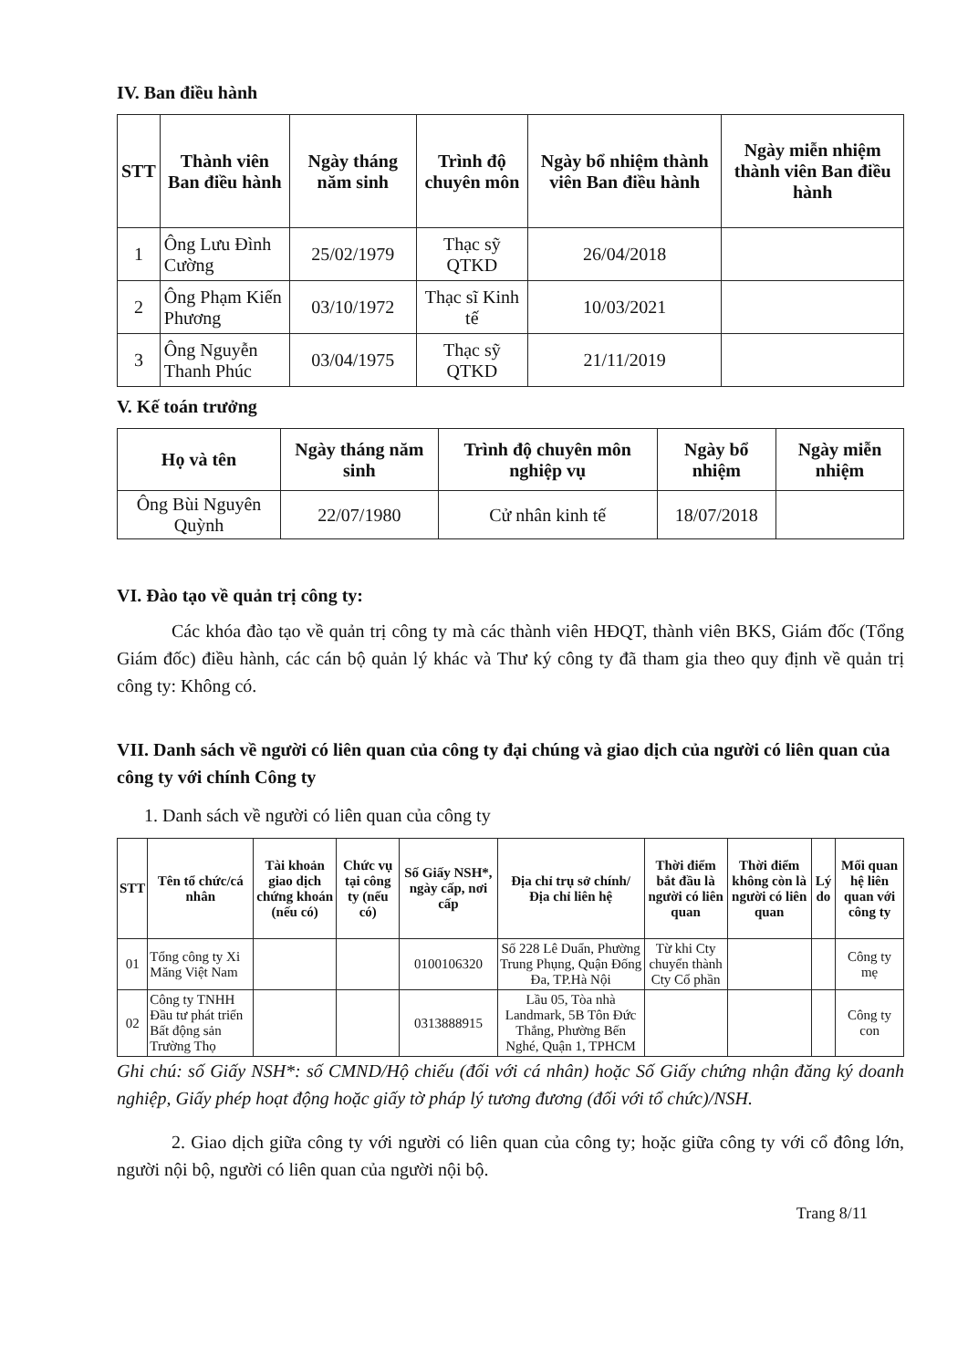IV. Ban điều hành
| STT | Thành viên Ban điều hành | Ngày tháng năm sinh | Trình độ chuyên môn | Ngày bổ nhiệm thành viên Ban điều hành | Ngày miễn nhiệm thành viên Ban điều hành |
| --- | --- | --- | --- | --- | --- |
| 1 | Ông Lưu Đình Cường | 25/02/1979 | Thạc sỹ QTKD | 26/04/2018 | |
| 2 | Ông Phạm Kiến Phương | 03/10/1972 | Thạc sĩ Kinh tế | 10/03/2021 | |
| 3 | Ông Nguyễn Thanh Phúc | 03/04/1975 | Thạc sỹ QTKD | 21/11/2019 | |
V. Kế toán trưởng
| Họ và tên | Ngày tháng năm sinh | Trình độ chuyên môn nghiệp vụ | Ngày bổ nhiệm | Ngày miễn nhiệm |
| --- | --- | --- | --- | --- |
| Ông Bùi Nguyên Quỳnh | 22/07/1980 | Cử nhân kinh tế | 18/07/2018 | |
VI. Đào tạo về quản trị công ty:
Các khóa đào tạo về quản trị công ty mà các thành viên HĐQT, thành viên BKS, Giám đốc (Tổng Giám đốc) điều hành, các cán bộ quản lý khác và Thư ký công ty đã tham gia theo quy định về quản trị công ty: Không có.
VII. Danh sách về người có liên quan của công ty đại chúng và giao dịch của người có liên quan của công ty với chính Công ty
1. Danh sách về người có liên quan của công ty
| STT | Tên tổ chức/cá nhân | Tài khoản giao dịch chứng khoán (nếu có) | Chức vụ tại công ty (nếu có) | Số Giấy NSH*, ngày cấp, nơi cấp | Địa chỉ trụ sở chính/ Địa chỉ liên hệ | Thời điểm bắt đầu là người có liên quan | Thời điểm không còn là người có liên quan | Lý do | Mối quan hệ liên quan với công ty |
| --- | --- | --- | --- | --- | --- | --- | --- | --- | --- |
| 01 | Tổng công ty Xi Măng Việt Nam | | | 0100106320 | Số 228 Lê Duẩn, Phường Trung Phụng, Quận Đống Đa, TP.Hà Nội | Từ khi Cty chuyển thành Cty Cổ phần | | | Công ty mẹ |
| 02 | Công ty TNHH Đầu tư phát triển Bất động sản Trường Thọ | | | 0313888915 | Lầu 05, Tòa nhà Landmark, 5B Tôn Đức Thắng, Phường Bến Nghé, Quận 1, TPHCM | | | | Công ty con |
Ghi chú: số Giấy NSH*: số CMND/Hộ chiếu (đối với cá nhân) hoặc Số Giấy chứng nhận đăng ký doanh nghiệp, Giấy phép hoạt động hoặc giấy tờ pháp lý tương đương (đối với tổ chức)/NSH.
2. Giao dịch giữa công ty với người có liên quan của công ty; hoặc giữa công ty với cổ đông lớn, người nội bộ, người có liên quan của người nội bộ.
Trang 8/11